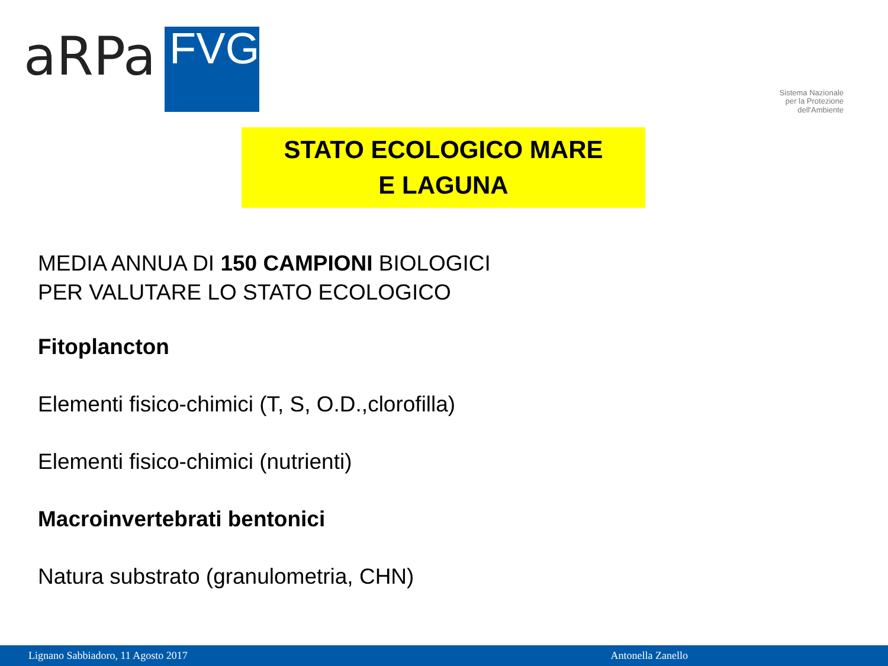aRPa
FVG
Sistema Nazionale
per la Protezione
dell'Ambiente
STATO ECOLOGICO MARE
E LAGUNA
MEDIA ANNUA DI 150 CAMPIONI BIOLOGICI
PER VALUTARE LO STATO ECOLOGICO
Fitoplancton
Elementi fisico-chimici (T, S, O.D.,clorofilla)
Elementi fisico-chimici (nutrienti)
Macroinvertebrati bentonici
Natura substrato (granulometria, CHN)
Lignano Sabbiadoro, 11 Agosto 2017 Antonella Zanello